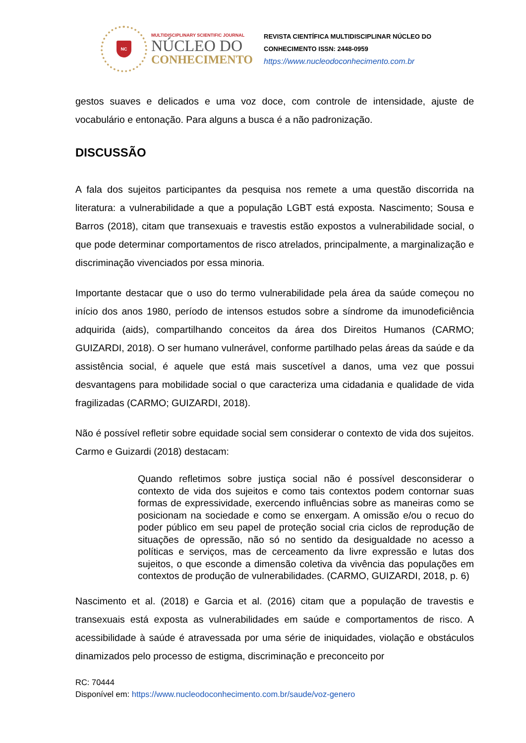NC
MULTIDISCIPLINARY SCIENTIFIC JOURNAL
NÚCLEO DO
CONHECIMENTO
REVISTA CIENTÍFICA MULTIDISCIPLINAR NÚCLEO DO
CONHECIMENTO ISSN: 2448-0959
https://www.nucleodoconhecimento.com.br
gestos suaves e delicados e uma voz doce, com controle de intensidade, ajuste de vocabulário e entonação. Para alguns a busca é a não padronização.
DISCUSSÃO
A fala dos sujeitos participantes da pesquisa nos remete a uma questão discorrida na literatura: a vulnerabilidade a que a população LGBT está exposta. Nascimento; Sousa e Barros (2018), citam que transexuais e travestis estão expostos a vulnerabilidade social, o que pode determinar comportamentos de risco atrelados, principalmente, a marginalização e discriminação vivenciados por essa minoria.
Importante destacar que o uso do termo vulnerabilidade pela área da saúde começou no início dos anos 1980, período de intensos estudos sobre a síndrome da imunodeficiência adquirida (aids), compartilhando conceitos da área dos Direitos Humanos (CARMO; GUIZARDI, 2018). O ser humano vulnerável, conforme partilhado pelas áreas da saúde e da assistência social, é aquele que está mais suscetível a danos, uma vez que possui desvantagens para mobilidade social o que caracteriza uma cidadania e qualidade de vida fragilizadas (CARMO; GUIZARDI, 2018).
Não é possível refletir sobre equidade social sem considerar o contexto de vida dos sujeitos. Carmo e Guizardi (2018) destacam:
Quando refletimos sobre justiça social não é possível desconsiderar o contexto de vida dos sujeitos e como tais contextos podem contornar suas formas de expressividade, exercendo influências sobre as maneiras como se posicionam na sociedade e como se enxergam. A omissão e/ou o recuo do poder público em seu papel de proteção social cria ciclos de reprodução de situações de opressão, não só no sentido da desigualdade no acesso a políticas e serviços, mas de cerceamento da livre expressão e lutas dos sujeitos, o que esconde a dimensão coletiva da vivência das populações em contextos de produção de vulnerabilidades. (CARMO, GUIZARDI, 2018, p. 6)
Nascimento et al. (2018) e Garcia et al. (2016) citam que a população de travestis e transexuais está exposta as vulnerabilidades em saúde e comportamentos de risco. A acessibilidade à saúde é atravessada por uma série de iniquidades, violação e obstáculos dinamizados pelo processo de estigma, discriminação e preconceito por
RC: 70444
Disponível em: https://www.nucleodoconhecimento.com.br/saude/voz-genero